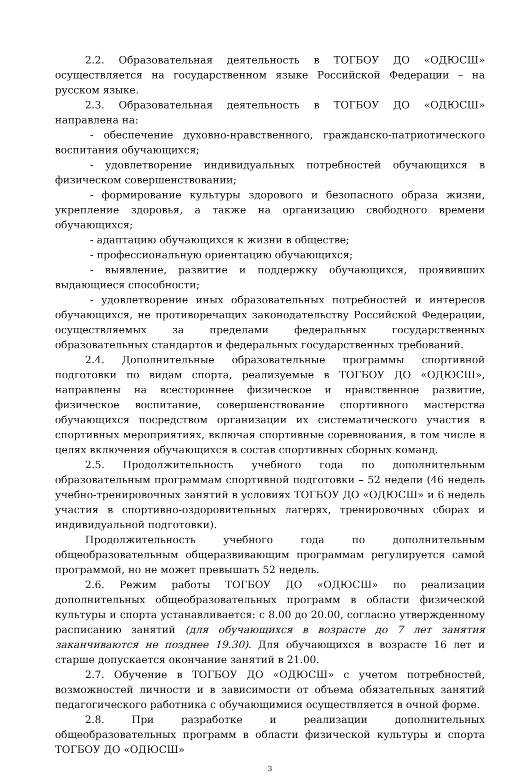2.2. Образовательная деятельность в ТОГБОУ ДО «ОДЮСШ» осуществляется на государственном языке Российской Федерации – на русском языке.
2.3. Образовательная деятельность в ТОГБОУ ДО «ОДЮСШ» направлена на:
- обеспечение духовно-нравственного, гражданско-патриотического воспитания обучающихся;
- удовлетворение индивидуальных потребностей обучающихся в физическом совершенствовании;
- формирование культуры здорового и безопасного образа жизни, укрепление здоровья, а также на организацию свободного времени обучающихся;
- адаптацию обучающихся к жизни в обществе;
- профессиональную ориентацию обучающихся;
- выявление, развитие и поддержку обучающихся, проявивших выдающиеся способности;
- удовлетворение иных образовательных потребностей и интересов обучающихся, не противоречащих законодательству Российской Федерации, осуществляемых за пределами федеральных государственных образовательных стандартов и федеральных государственных требований.
2.4. Дополнительные образовательные программы спортивной подготовки по видам спорта, реализуемые в ТОГБОУ ДО «ОДЮСШ», направлены на всестороннее физическое и нравственное развитие, физическое воспитание, совершенствование спортивного мастерства обучающихся посредством организации их систематического участия в спортивных мероприятиях, включая спортивные соревнования, в том числе в целях включения обучающихся в состав спортивных сборных команд.
2.5. Продолжительность учебного года по дополнительным образовательным программам спортивной подготовки – 52 недели (46 недель учебно-тренировочных занятий в условиях ТОГБОУ ДО «ОДЮСШ» и 6 недель участия в спортивно-оздоровительных лагерях, тренировочных сборах и индивидуальной подготовки).
Продолжительность учебного года по дополнительным общеобразовательным общеразвивающим программам регулируется самой программой, но не может превышать 52 недель.
2.6. Режим работы ТОГБОУ ДО «ОДЮСШ» по реализации дополнительных общеобразовательных программ в области физической культуры и спорта устанавливается: с 8.00 до 20.00, согласно утвержденному расписанию занятий (для обучающихся в возрасте до 7 лет занятия заканчиваются не позднее 19.30). Для обучающихся в возрасте 16 лет и старше допускается окончание занятий в 21.00.
2.7. Обучение в ТОГБОУ ДО «ОДЮСШ» с учетом потребностей, возможностей личности и в зависимости от объема обязательных занятий педагогического работника с обучающимися осуществляется в очной форме.
2.8. При разработке и реализации дополнительных общеобразовательных программ в области физической культуры и спорта ТОГБОУ ДО «ОДЮСШ»
3